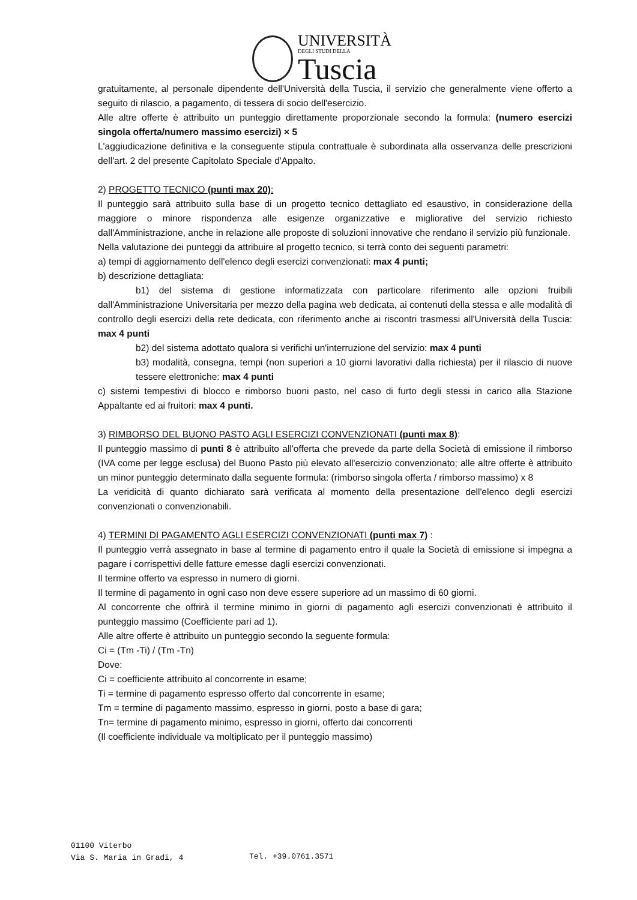UNIVERSITÀ
DEGLI STUDI DELLA
Tuscia
gratuitamente, al personale dipendente dell'Università della Tuscia, il servizio che generalmente viene offerto a seguito di rilascio, a pagamento, di tessera di socio dell'esercizio.
Alle altre offerte è attribuito un punteggio direttamente proporzionale secondo la formula: (numero esercizi singola offerta/numero massimo esercizi) × 5
L'aggiudicazione definitiva e la conseguente stipula contrattuale è subordinata alla osservanza delle prescrizioni dell'art. 2 del presente Capitolato Speciale d'Appalto.
2) PROGETTO TECNICO (punti max 20):
Il punteggio sarà attribuito sulla base di un progetto tecnico dettagliato ed esaustivo, in considerazione della maggiore o minore rispondenza alle esigenze organizzative e migliorative del servizio richiesto dall'Amministrazione, anche in relazione alle proposte di soluzioni innovative che rendano il servizio più funzionale.
Nella valutazione dei punteggi da attribuire al progetto tecnico, si terrà conto dei seguenti parametri:
a) tempi di aggiornamento dell'elenco degli esercizi convenzionati: max 4 punti;
b) descrizione dettagliata:
b1) del sistema di gestione informatizzata con particolare riferimento alle opzioni fruibili dall'Amministrazione Universitaria per mezzo della pagina web dedicata, ai contenuti della stessa e alle modalità di controllo degli esercizi della rete dedicata, con riferimento anche ai riscontri trasmessi all'Università della Tuscia: max 4 punti
b2) del sistema adottato qualora si verifichi un'interruzione del servizio: max 4 punti
b3) modalità, consegna, tempi (non superiori a 10 giorni lavorativi dalla richiesta) per il rilascio di nuove tessere elettroniche: max 4 punti
c) sistemi tempestivi di blocco e rimborso buoni pasto, nel caso di furto degli stessi in carico alla Stazione Appaltante ed ai fruitori: max 4 punti.
3) RIMBORSO DEL BUONO PASTO AGLI ESERCIZI CONVENZIONATI (punti max 8):
Il punteggio massimo di punti 8 è attribuito all'offerta che prevede da parte della Società di emissione il rimborso (IVA come per legge esclusa) del Buono Pasto più elevato all'esercizio convenzionato; alle altre offerte è attribuito un minor punteggio determinato dalla seguente formula: (rimborso singola offerta / rimborso massimo) x 8
La veridicità di quanto dichiarato sarà verificata al momento della presentazione dell'elenco degli esercizi convenzionati o convenzionabili.
4) TERMINI DI PAGAMENTO AGLI ESERCIZI CONVENZIONATI (punti max 7) :
Il punteggio verrà assegnato in base al termine di pagamento entro il quale la Società di emissione si impegna a pagare i corrispettivi delle fatture emesse dagli esercizi convenzionati.
Il termine offerto va espresso in numero di giorni.
Il termine di pagamento in ogni caso non deve essere superiore ad un massimo di 60 giorni.
Al concorrente che offrirà il termine minimo in giorni di pagamento agli esercizi convenzionati è attribuito il punteggio massimo (Coefficiente pari ad 1).
Alle altre offerte è attribuito un punteggio secondo la seguente formula:
Ci = (Tm -Ti) / (Tm -Tn)
Dove:
Ci = coefficiente attribuito al concorrente in esame;
Ti = termine di pagamento espresso offerto dal concorrente in esame;
Tm = termine di pagamento massimo, espresso in giorni, posto a base di gara;
Tn= termine di pagamento minimo, espresso in giorni, offerto dai concorrenti
(Il coefficiente individuale va moltiplicato per il punteggio massimo)
01100 Viterbo
Via S. Maria in Gradi, 4
Tel. +39.0761.3571